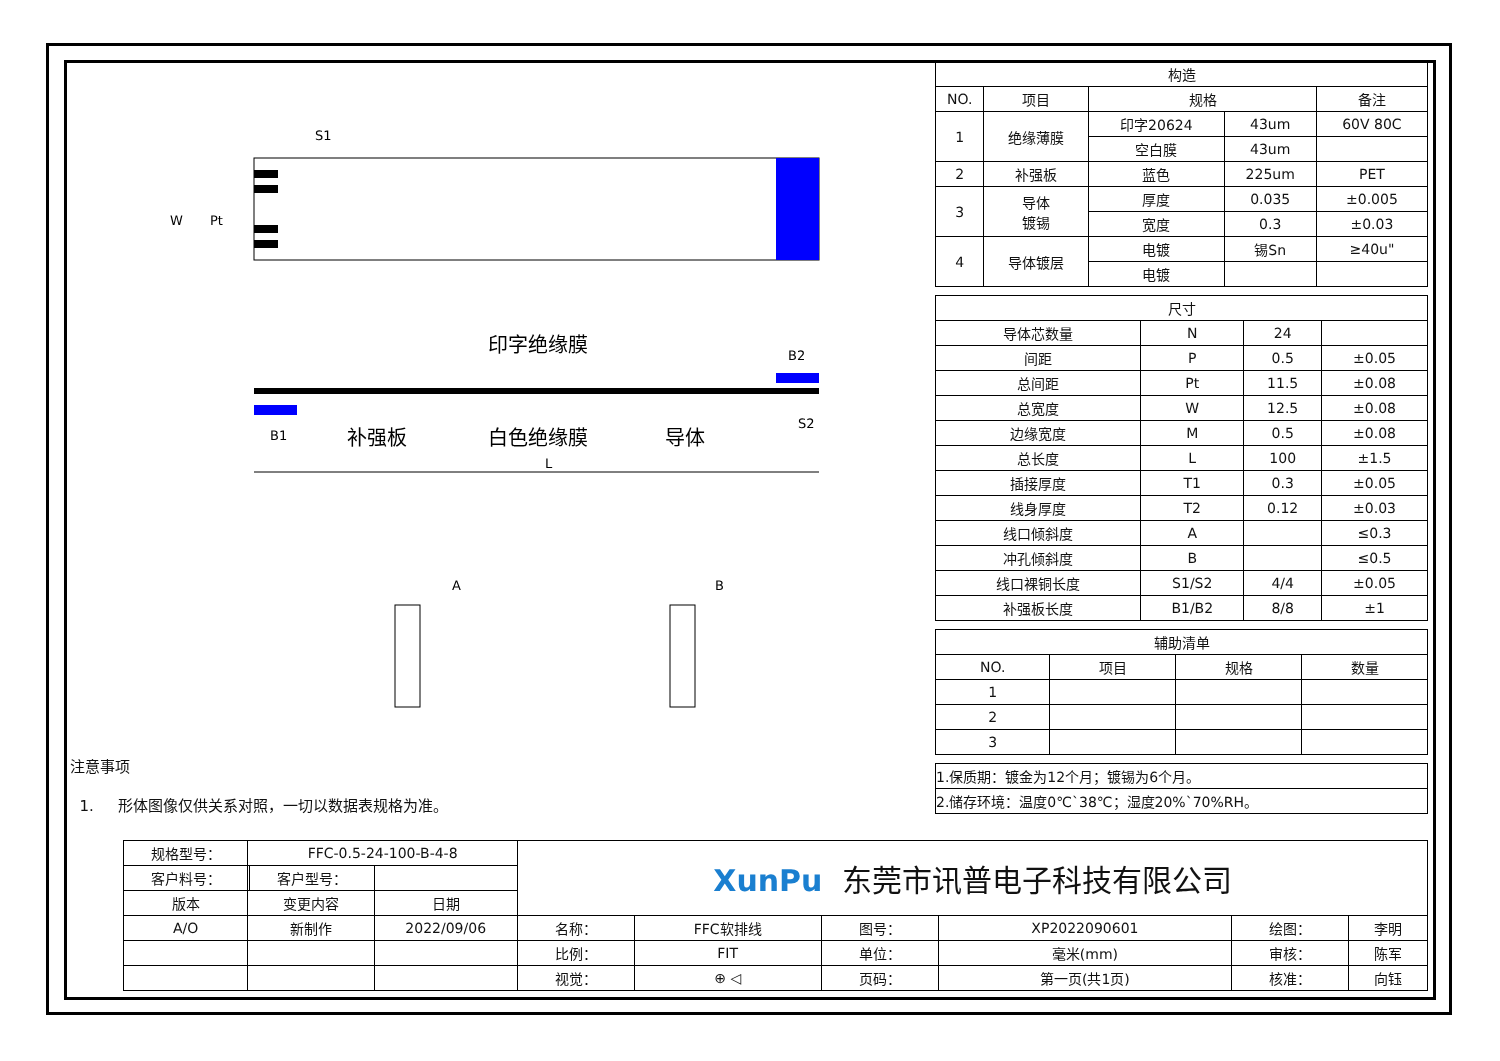S1
W
Pt
印字绝缘膜
B2
B1
补强板
白色绝缘膜
导体
L
S2
A
B
注意事项
1. 形体图像仅供关系对照，一切以数据表规格为准。
| 构造 | | | | |
| --- | --- | --- | --- | --- |
| NO. | 项目 | 规格 | | 备注 |
| 1 | 绝缘薄膜 | 印字20624 | 43um | 60V 80C |
| | | 空白膜 | 43um | |
| 2 | 补强板 | 蓝色 | 225um | PET |
| 3 | 导体 镀锡 | 厚度 | 0.035 | ±0.005 |
| | | 宽度 | 0.3 | ±0.03 |
| 4 | 导体镀层 | 电镀 | 锡Sn | ≥40u" |
| | | 电镀 | | |
| 尺寸 | | | |
| --- | --- | --- | --- |
| 导体芯数量 | N | 24 | |
| 间距 | P | 0.5 | ±0.05 |
| 总间距 | Pt | 11.5 | ±0.08 |
| 总宽度 | W | 12.5 | ±0.08 |
| 边缘宽度 | M | 0.5 | ±0.08 |
| 总长度 | L | 100 | ±1.5 |
| 插接厚度 | T1 | 0.3 | ±0.05 |
| 线身厚度 | T2 | 0.12 | ±0.03 |
| 线口倾斜度 | A | | ≤0.3 |
| 冲孔倾斜度 | B | | ≤0.5 |
| 线口裸铜长度 | S1/S2 | 4/4 | ±0.05 |
| 补强板长度 | B1/B2 | 8/8 | ±1 |
| 辅助清单 | | | |
| --- | --- | --- | --- |
| NO. | 项目 | 规格 | 数量 |
| 1 | | | |
| 2 | | | |
| 3 | | | |
| 1.保质期：镀金为12个月；镀锡为6个月。 |
| 2.储存环境：温度0℃`38℃；湿度20%`70%RH。 |
| 规格型号： | FFC-0.5-24-100-B-4-8 | | | XunPu 东莞市讯普电子科技有限公司 | | | | | |
| 客户料号： | | 客户型号： | | | | | | | |
| 版本 | 变更内容 | | 日期 | | | | | | |
| A/O | 新制作 | | 2022/09/06 | 名称： | FFC软排线 | 图号： | XP2022090601 | 绘图： | 李明 |
| | | | | 比例： | FIT | 单位： | 毫米(mm) | 审核： | 陈军 |
| | | | | 视觉： | ⊕ ◁ | 页码： | 第一页(共1页) | 核准： | 向钰 |